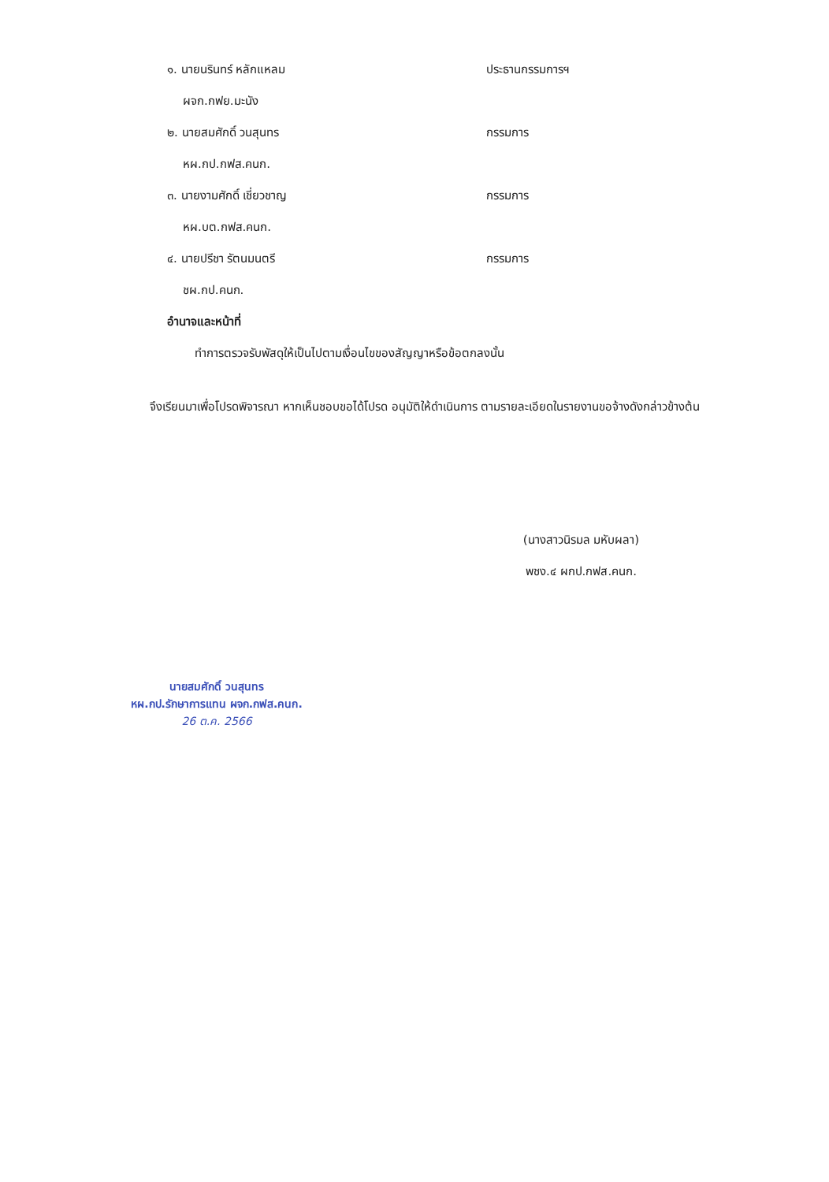๑. นายนรินทร์ หลักแหลม ประธานกรรมการฯ
ผจก.กฟย.มะนัง
๒. นายสมศักดิ์ วนสุนทร กรรมการ
หผ.กป.กฟส.คนก.
๓. นายงามศักดิ์ เชี่ยวชาญ กรรมการ
หผ.บต.กฟส.คนก.
๔. นายปรีชา รัตนมนตรี กรรมการ
ชผ.กป.คนก.
อำนาจและหน้าที่
ทำการตรวจรับพัสดุให้เป็นไปตามเงื่อนไขของสัญญาหรือข้อตกลงนั้น
จึงเรียนมาเพื่อโปรดพิจารณา หากเห็นชอบขอได้โปรด อนุมัติให้ดำเนินการ ตามรายละเอียดในรายงานขอจ้างดังกล่าวข้างต้น
(นางสาวนิรมล มหับผลา)
พชง.๔ ผกป.กฟส.คนก.
นายสมศักดิ์ วนสุนทร
หผ.กป.รักษาการแทน ผจก.กฟส.คนก.
26 ต.ค. 2566